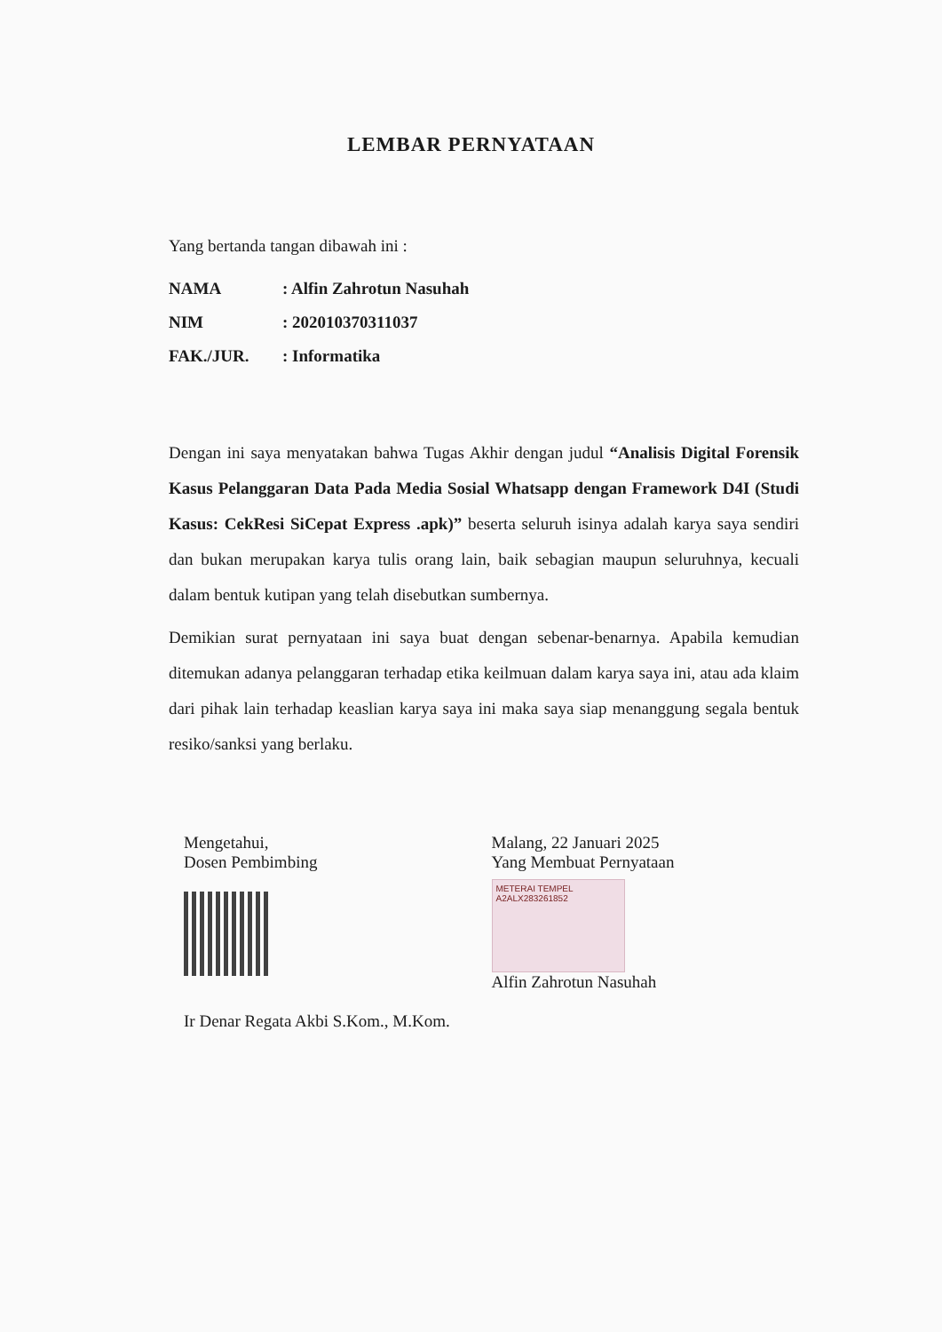LEMBAR PERNYATAAN
Yang bertanda tangan dibawah ini :
| NAMA | : Alfin Zahrotun Nasuhah |
| NIM | : 202010370311037 |
| FAK./JUR. | : Informatika |
Dengan ini saya menyatakan bahwa Tugas Akhir dengan judul “Analisis Digital Forensik Kasus Pelanggaran Data Pada Media Sosial Whatsapp dengan Framework D4I (Studi Kasus: CekResi SiCepat Express .apk)” beserta seluruh isinya adalah karya saya sendiri dan bukan merupakan karya tulis orang lain, baik sebagian maupun seluruhnya, kecuali dalam bentuk kutipan yang telah disebutkan sumbernya.
Demikian surat pernyataan ini saya buat dengan sebenar-benarnya. Apabila kemudian ditemukan adanya pelanggaran terhadap etika keilmuan dalam karya saya ini, atau ada klaim dari pihak lain terhadap keaslian karya saya ini maka saya siap menanggung segala bentuk resiko/sanksi yang berlaku.
Mengetahui,
Dosen Pembimbing
Ir Denar Regata Akbi S.Kom., M.Kom.
Malang, 22 Januari 2025
Yang Membuat Pernyataan
METERAI TEMPEL
A2ALX283261852
Alfin Zahrotun Nasuhah